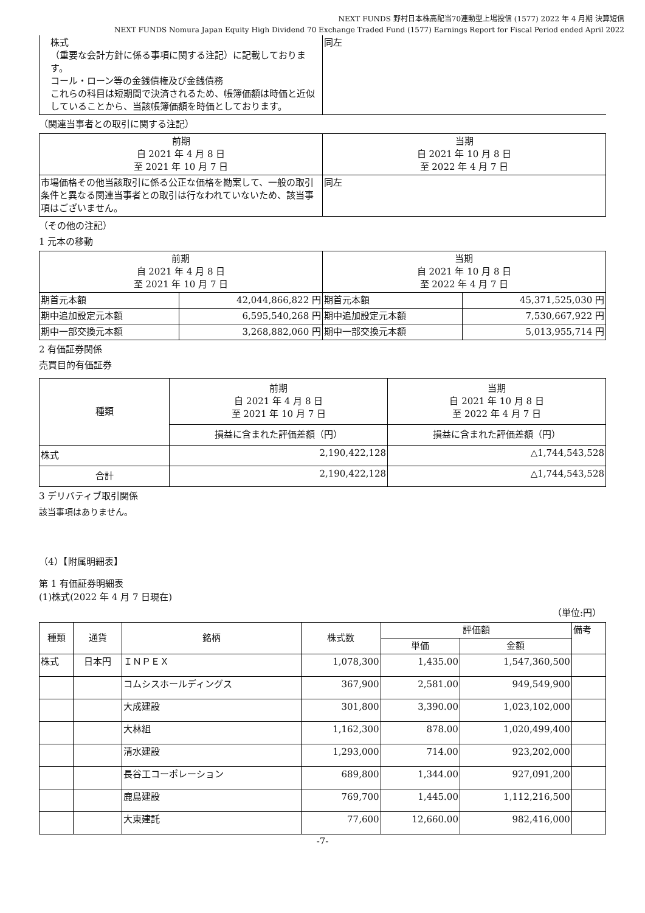NEXT FUNDS 野村日本株高配当70連動型上場投信 (1577) 2022 年 4 月期 決算短信
NEXT FUNDS Nomura Japan Equity High Dividend 70 Exchange Traded Fund (1577) Earnings Report for Fiscal Period ended April 2022
| 株式 （重要な会計方針に係る事項に関する注記）に記載しております。 コール・ローン等の金銭債権及び金銭債務 これらの科目は短期間で決済されるため、帳簿価額は時価と近似していることから、当該帳簿価額を時価としております。 | 同左 |
（関連当事者との取引に関する注記）
| 前期 自 2021 年 4 月 8 日 至 2021 年 10 月 7 日 | 当期 自 2021 年 10 月 8 日 至 2022 年 4 月 7 日 |
| 市場価格その他当該取引に係る公正な価格を勘案して、一般の取引条件と異なる関連当事者との取引は行なわれていないため、該当事項はございません。 | 同左 |
（その他の注記）
1 元本の移動
| 前期 自 2021 年 4 月 8 日 至 2021 年 10 月 7 日 | | 当期 自 2021 年 10 月 8 日 至 2022 年 4 月 7 日 | |
| 期首元本額 | 42,044,866,822 円 | 期首元本額 | 45,371,525,030 円 |
| 期中追加設定元本額 | 6,595,540,268 円 | 期中追加設定元本額 | 7,530,667,922 円 |
| 期中一部交換元本額 | 3,268,882,060 円 | 期中一部交換元本額 | 5,013,955,714 円 |
2 有価証券関係
売買目的有価証券
| 種類 | 前期 自 2021 年 4 月 8 日 至 2021 年 10 月 7 日 | 当期 自 2021 年 10 月 8 日 至 2022 年 4 月 7 日 |
| | 損益に含まれた評価差額（円） | 損益に含まれた評価差額（円） |
| 株式 | 2,190,422,128 | △1,744,543,528 |
| 合計 | 2,190,422,128 | △1,744,543,528 |
3 デリバティブ取引関係
該当事項はありません。
（4）【附属明細表】
第 1 有価証券明細表
(1)株式(2022 年 4 月 7 日現在)
（単位:円）
| 種類 | 通貨 | 銘柄 | 株式数 | 評価額 | | 備考 |
| | | | | 単価 | 金額 | |
| 株式 | 日本円 | ＩＮＰＥＸ | 1,078,300 | 1,435.00 | 1,547,360,500 | |
| | | コムシスホールディングス | 367,900 | 2,581.00 | 949,549,900 | |
| | | 大成建設 | 301,800 | 3,390.00 | 1,023,102,000 | |
| | | 大林組 | 1,162,300 | 878.00 | 1,020,499,400 | |
| | | 清水建設 | 1,293,000 | 714.00 | 923,202,000 | |
| | | 長谷工コーポレーション | 689,800 | 1,344.00 | 927,091,200 | |
| | | 鹿島建設 | 769,700 | 1,445.00 | 1,112,216,500 | |
| | | 大東建託 | 77,600 | 12,660.00 | 982,416,000 | |
-7-